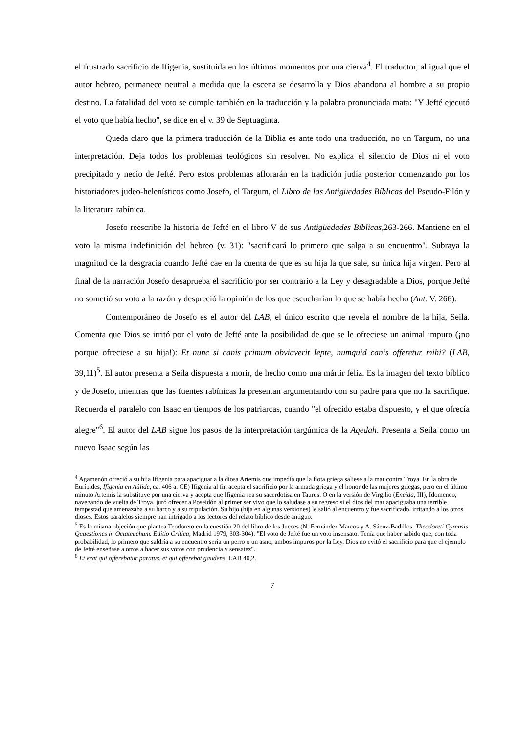el frustrado sacrificio de Ifigenia, sustituida en los últimos momentos por una cierva<sup>4</sup>. El traductor, al igual que el autor hebreo, permanece neutral a medida que la escena se desarrolla y Dios abandona al hombre a su propio destino. La fatalidad del voto se cumple también en la traducción y la palabra pronunciada mata: "Y Jefté ejecutó el voto que había hecho", se dice en el v. 39 de Septuaginta.
Queda claro que la primera traducción de la Biblia es ante todo una traducción, no un Targum, no una interpretación. Deja todos los problemas teológicos sin resolver. No explica el silencio de Dios ni el voto precipitado y necio de Jefté. Pero estos problemas aflorarán en la tradición judía posterior comenzando por los historiadores judeo-helenísticos como Josefo, el Targum, el Libro de las Antigüedades Bíblicas del Pseudo-Filón y la literatura rabínica.
Josefo reescribe la historia de Jefté en el libro V de sus Antigüedades Bíblicas, 263-266. Mantiene en el voto la misma indefinición del hebreo (v. 31): "sacrificará lo primero que salga a su encuentro". Subraya la magnitud de la desgracia cuando Jefté cae en la cuenta de que es su hija la que sale, su única hija virgen. Pero al final de la narración Josefo desaprueba el sacrificio por ser contrario a la Ley y desagradable a Dios, porque Jefté no sometió su voto a la razón y despreció la opinión de los que escucharían lo que se había hecho (Ant. V. 266).
Contemporáneo de Josefo es el autor del LAB, el único escrito que revela el nombre de la hija, Seila. Comenta que Dios se irritó por el voto de Jefté ante la posibilidad de que se le ofreciese un animal impuro (¡no porque ofreciese a su hija!): Et nunc si canis primum obviaverit Iepte, numquid canis offeretur mihi? (LAB, 39,11)<sup>5</sup>. El autor presenta a Seila dispuesta a morir, de hecho como una mártir feliz. Es la imagen del texto bíblico y de Josefo, mientras que las fuentes rabínicas la presentan argumentando con su padre para que no la sacrifique. Recuerda el paralelo con Isaac en tiempos de los patriarcas, cuando "el ofrecido estaba dispuesto, y el que ofrecía alegre"<sup>6</sup>. El autor del LAB sigue los pasos de la interpretación targúmica de la Aqedah. Presenta a Seila como un nuevo Isaac según las
<sup>4</sup> Agamenón ofreció a su hija Ifigenia para apaciguar a la diosa Artemis que impedía que la flota griega saliese a la mar contra Troya. En la obra de Eurípides, Ifigenia en Aúlide, ca. 406 a. CE) Ifigenia al fin acepta el sacrificio por la armada griega y el honor de las mujeres griegas, pero en el último minuto Artemis la substituye por una cierva y acepta que Ifigenia sea su sacerdotisa en Taurus. O en la versión de Virgilio (Eneida, III), Idomeneo, navegando de vuelta de Troya, juró ofrecer a Poseidón al primer ser vivo que lo saludase a su regreso si el dios del mar apaciguaba una terrible tempestad que amenazaba a su barco y a su tripulación. Su hijo (hija en algunas versiones) le salió al encuentro y fue sacrificado, irritando a los otros dioses. Estos paralelos siempre han intrigado a los lectores del relato bíblico desde antiguo.
<sup>5</sup> Es la misma objeción que plantea Teodoreto en la cuestión 20 del libro de los Jueces (N. Fernández Marcos y A. Sáenz-Badillos, Theodoreti Cyrensis Quaestiones in Octateuchum. Editio Critica, Madrid 1979, 303-304): "El voto de Jefté fue un voto insensato. Tenía que haber sabido que, con toda probabilidad, lo primero que saldría a su encuentro sería un perro o un asno, ambos impuros por la Ley. Dios no evitó el sacrificio para que el ejemplo de Jefté enseñase a otros a hacer sus votos con prudencia y sensatez".
<sup>6</sup> Et erat qui offerebatur paratus, et qui offerebat gaudens, LAB 40,2.
7